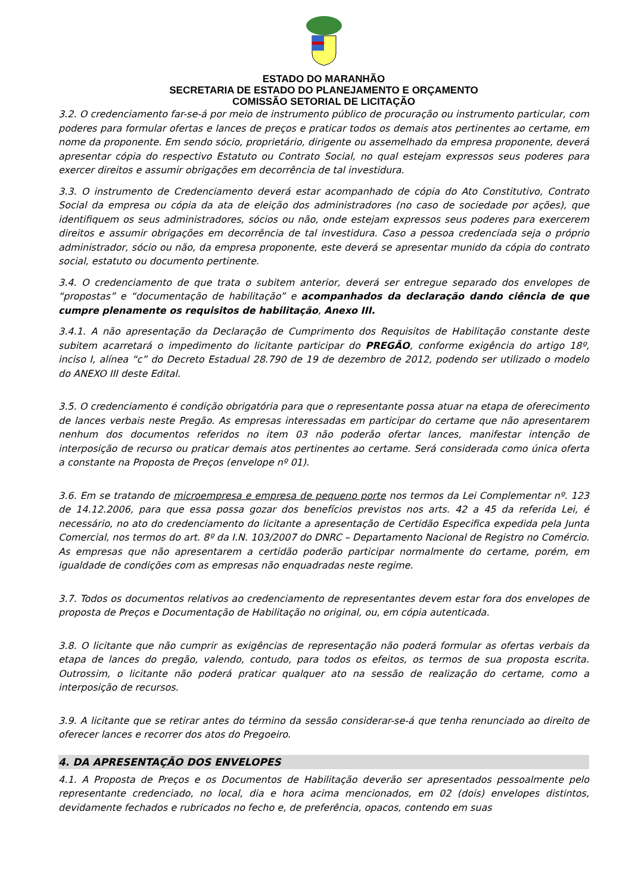ESTADO DO MARANHÃO
SECRETARIA DE ESTADO DO PLANEJAMENTO E ORÇAMENTO
COMISSÃO SETORIAL DE LICITAÇÃO
3.2. O credenciamento far-se-á por meio de instrumento público de procuração ou instrumento particular, com poderes para formular ofertas e lances de preços e praticar todos os demais atos pertinentes ao certame, em nome da proponente. Em sendo sócio, proprietário, dirigente ou assemelhado da empresa proponente, deverá apresentar cópia do respectivo Estatuto ou Contrato Social, no qual estejam expressos seus poderes para exercer direitos e assumir obrigações em decorrência de tal investidura.
3.3. O instrumento de Credenciamento deverá estar acompanhado de cópia do Ato Constitutivo, Contrato Social da empresa ou cópia da ata de eleição dos administradores (no caso de sociedade por ações), que identifiquem os seus administradores, sócios ou não, onde estejam expressos seus poderes para exercerem direitos e assumir obrigações em decorrência de tal investidura. Caso a pessoa credenciada seja o próprio administrador, sócio ou não, da empresa proponente, este deverá se apresentar munido da cópia do contrato social, estatuto ou documento pertinente.
3.4. O credenciamento de que trata o subitem anterior, deverá ser entregue separado dos envelopes de “propostas” e “documentação de habilitação” e acompanhados da declaração dando ciência de que cumpre plenamente os requisitos de habilitação, Anexo III.
3.4.1. A não apresentação da Declaração de Cumprimento dos Requisitos de Habilitação constante deste subitem acarretará o impedimento do licitante participar do PREGÃO, conforme exigência do artigo 18º, inciso I, alínea “c” do Decreto Estadual 28.790 de 19 de dezembro de 2012, podendo ser utilizado o modelo do ANEXO III deste Edital.
3.5. O credenciamento é condição obrigatória para que o representante possa atuar na etapa de oferecimento de lances verbais neste Pregão. As empresas interessadas em participar do certame que não apresentarem nenhum dos documentos referidos no item 03 não poderão ofertar lances, manifestar intenção de interposição de recurso ou praticar demais atos pertinentes ao certame. Será considerada como única oferta a constante na Proposta de Preços (envelope nº 01).
3.6. Em se tratando de microempresa e empresa de pequeno porte nos termos da Lei Complementar nº. 123 de 14.12.2006, para que essa possa gozar dos benefícios previstos nos arts. 42 a 45 da referida Lei, é necessário, no ato do credenciamento do licitante a apresentação de Certidão Especifica expedida pela Junta Comercial, nos termos do art. 8º da I.N. 103/2007 do DNRC – Departamento Nacional de Registro no Comércio. As empresas que não apresentarem a certidão poderão participar normalmente do certame, porém, em igualdade de condições com as empresas não enquadradas neste regime.
3.7. Todos os documentos relativos ao credenciamento de representantes devem estar fora dos envelopes de proposta de Preços e Documentação de Habilitação no original, ou, em cópia autenticada.
3.8. O licitante que não cumprir as exigências de representação não poderá formular as ofertas verbais da etapa de lances do pregão, valendo, contudo, para todos os efeitos, os termos de sua proposta escrita. Outrossim, o licitante não poderá praticar qualquer ato na sessão de realização do certame, como a interposição de recursos.
3.9. A licitante que se retirar antes do término da sessão considerar-se-á que tenha renunciado ao direito de oferecer lances e recorrer dos atos do Pregoeiro.
4. DA APRESENTAÇÃO DOS ENVELOPES
4.1. A Proposta de Preços e os Documentos de Habilitação deverão ser apresentados pessoalmente pelo representante credenciado, no local, dia e hora acima mencionados, em 02 (dois) envelopes distintos, devidamente fechados e rubricados no fecho e, de preferência, opacos, contendo em suas